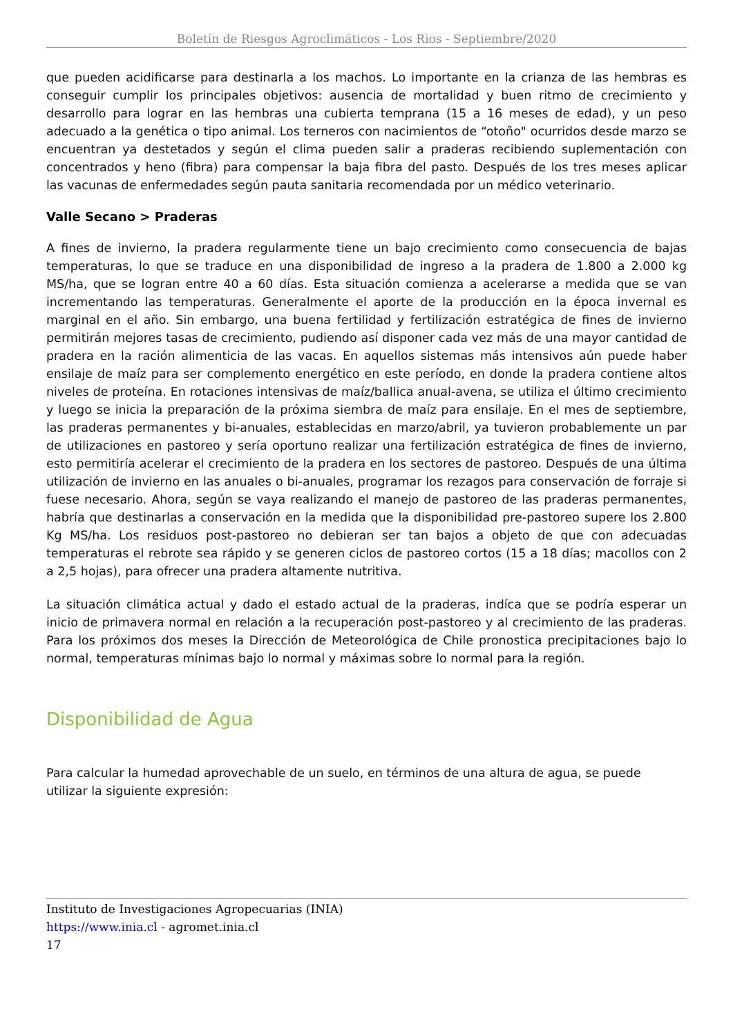Boletín de Riesgos Agroclimáticos - Los Rios - Septiembre/2020
que pueden acidificarse para destinarla a los machos. Lo importante en la crianza de las hembras es conseguir cumplir los principales objetivos: ausencia de mortalidad y buen ritmo de crecimiento y desarrollo para lograr en las hembras una cubierta temprana (15 a 16 meses de edad), y un peso adecuado a la genética o tipo animal. Los terneros con nacimientos de “otoño" ocurridos desde marzo se encuentran ya destetados y según el clima pueden salir a praderas recibiendo suplementación con concentrados y heno (fibra) para compensar la baja fibra del pasto. Después de los tres meses aplicar las vacunas de enfermedades según pauta sanitaria recomendada por un médico veterinario.
Valle Secano > Praderas
A fines de invierno, la pradera regularmente tiene un bajo crecimiento como consecuencia de bajas temperaturas, lo que se traduce en una disponibilidad de ingreso a la pradera de 1.800 a 2.000 kg MS/ha, que se logran entre 40 a 60 días. Esta situación comienza a acelerarse a medida que se van incrementando las temperaturas. Generalmente el aporte de la producción en la época invernal es marginal en el año. Sin embargo, una buena fertilidad y fertilización estratégica de fines de invierno permitirán mejores tasas de crecimiento, pudiendo así disponer cada vez más de una mayor cantidad de pradera en la ración alimenticia de las vacas. En aquellos sistemas más intensivos aún puede haber ensilaje de maíz para ser complemento energético en este período, en donde la pradera contiene altos niveles de proteína. En rotaciones intensivas de maíz/ballica anual-avena, se utiliza el último crecimiento y luego se inicia la preparación de la próxima siembra de maíz para ensilaje. En el mes de septiembre, las praderas permanentes y bi-anuales, establecidas en marzo/abril, ya tuvieron probablemente un par de utilizaciones en pastoreo y sería oportuno realizar una fertilización estratégica de fines de invierno, esto permitiría acelerar el crecimiento de la pradera en los sectores de pastoreo. Después de una última utilización de invierno en las anuales o bi-anuales, programar los rezagos para conservación de forraje si fuese necesario. Ahora, según se vaya realizando el manejo de pastoreo de las praderas permanentes, habría que destinarlas a conservación en la medida que la disponibilidad pre-pastoreo supere los 2.800 Kg MS/ha. Los residuos post-pastoreo no debieran ser tan bajos a objeto de que con adecuadas temperaturas el rebrote sea rápido y se generen ciclos de pastoreo cortos (15 a 18 días; macollos con 2 a 2,5 hojas), para ofrecer una pradera altamente nutritiva.
La situación climática actual y dado el estado actual de la praderas, indíca que se podría esperar un inicio de primavera normal en relación a la recuperación post-pastoreo y al crecimiento de las praderas. Para los próximos dos meses la Dirección de Meteorológica de Chile pronostica precipitaciones bajo lo normal, temperaturas mínimas bajo lo normal y máximas sobre lo normal para la región.
Disponibilidad de Agua
Para calcular la humedad aprovechable de un suelo, en términos de una altura de agua, se puede
utilizar la siguiente expresión:
Instituto de Investigaciones Agropecuarias (INIA)
https://www.inia.cl - agromet.inia.cl
17